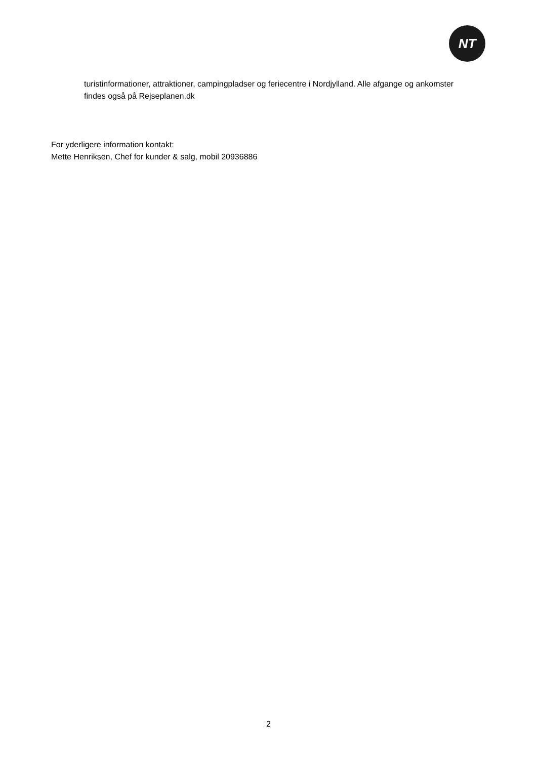NT
turistinformationer, attraktioner, campingpladser og feriecentre i Nordjylland. Alle afgange og ankomster findes også på Rejseplanen.dk
For yderligere information kontakt:
Mette Henriksen, Chef for kunder & salg, mobil 20936886
2